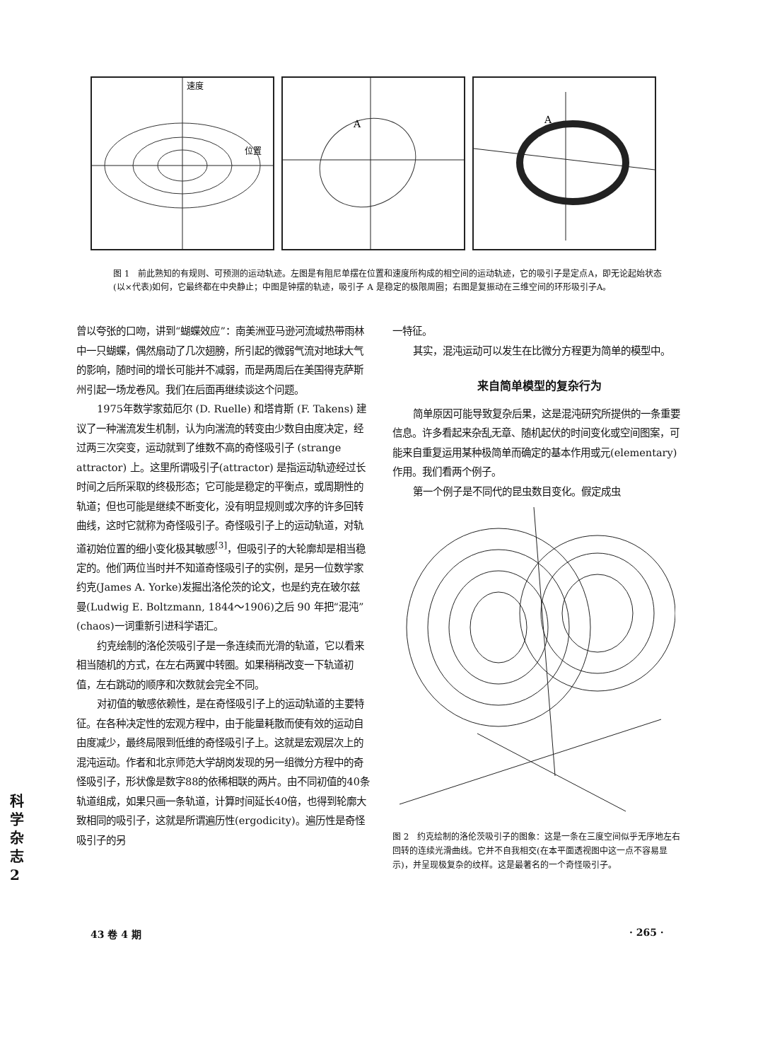速度
位置
A
A
图 1　前此熟知的有规则、可预测的运动轨迹。左图是有阻尼单摆在位置和速度所构成的相空间的运动轨迹，它的吸引子是定点A，即无论起始状态(以×代表)如何，它最终都在中央静止；中图是钟摆的轨迹，吸引子 A 是稳定的极限周圈；右图是复振动在三维空间的环形吸引子A。
曾以夸张的口吻，讲到“蝴蝶效应”：南美洲亚马逊河流域热带雨林中一只蝴蝶，偶然扇动了几次翅膀，所引起的微弱气流对地球大气的影响，随时间的增长可能并不减弱，而是两周后在美国得克萨斯州引起一场龙卷风。我们在后面再继续谈这个问题。
1975年数学家茹厄尔 (D. Ruelle) 和塔肯斯 (F. Takens) 建议了一种湍流发生机制，认为向湍流的转变由少数自由度决定，经过两三次突变，运动就到了维数不高的奇怪吸引子 (strange attractor) 上。这里所谓吸引子(attractor) 是指运动轨迹经过长时间之后所采取的终极形态；它可能是稳定的平衡点，或周期性的轨道；但也可能是继续不断变化，没有明显规则或次序的许多回转曲线，这时它就称为奇怪吸引子。奇怪吸引子上的运动轨道，对轨道初始位置的细小变化极其敏感<sup>[3]</sup>，但吸引子的大轮廓却是相当稳定的。他们两位当时并不知道奇怪吸引子的实例，是另一位数学家约克(James A. Yorke)发掘出洛伦茨的论文，也是约克在玻尔兹曼(Ludwig E. Boltzmann, 1844～1906)之后 90 年把“混沌”(chaos)一词重新引进科学语汇。
约克绘制的洛伦茨吸引子是一条连续而光滑的轨道，它以看来相当随机的方式，在左右两翼中转圈。如果稍稍改变一下轨道初值，左右跳动的顺序和次数就会完全不同。
对初值的敏感依赖性，是在奇怪吸引子上的运动轨道的主要特征。在各种决定性的宏观方程中，由于能量耗散而使有效的运动自由度减少，最终局限到低维的奇怪吸引子上。这就是宏观层次上的混沌运动。作者和北京师范大学胡岗发现的另一组微分方程中的奇怪吸引子，形状像是数字88的依稀相联的两片。由不同初值的40条轨道组成，如果只画一条轨道，计算时间延长40倍，也得到轮廓大致相同的吸引子，这就是所谓遍历性(ergodicity)。遍历性是奇怪吸引子的另
一特征。
其实，混沌运动可以发生在比微分方程更为简单的模型中。
来自简单模型的复杂行为
简单原因可能导致复杂后果，这是混沌研究所提供的一条重要信息。许多看起来杂乱无章、随机起伏的时间变化或空间图案，可能来自重复运用某种极简单而确定的基本作用或元(elementary)作用。我们看两个例子。
第一个例子是不同代的昆虫数目变化。假定成虫
图 2　约克绘制的洛伦茨吸引子的图象：这是一条在三度空间似乎无序地左右回转的连续光滑曲线。它并不自我相交(在本平面透视图中这一点不容易显示)，并呈现极复杂的纹样。这是最著名的一个奇怪吸引子。
43 卷 4 期 · 265 ·
科学杂志 2